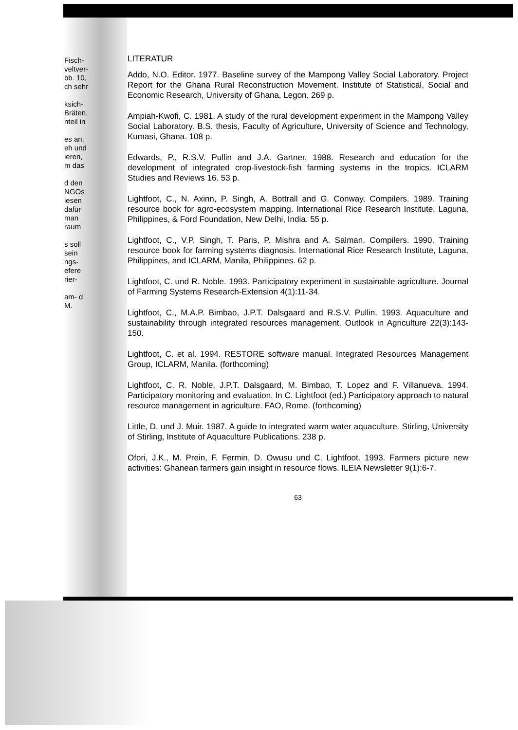Fisch- veltver- bb. 10, ch sehr
ksich- Bräten, nteil in
es an: eh und ieren, m das
d den NGOs iesen dafür man raum
s soll sein ngs- efere rier-
am- d M.
LITERATUR
Addo, N.O. Editor. 1977. Baseline survey of the Mampong Valley Social Laboratory. Project Report for the Ghana Rural Reconstruction Movement. Institute of Statistical, Social and Economic Research, University of Ghana, Legon. 269 p.
Ampiah-Kwofi, C. 1981. A study of the rural development experiment in the Mampong Valley Social Laboratory. B.S. thesis, Faculty of Agriculture, University of Science and Technology, Kumasi, Ghana. 108 p.
Edwards, P., R.S.V. Pullin and J.A. Gartner. 1988. Research and education for the development of integrated crop-livestock-fish farming systems in the tropics. ICLARM Studies and Reviews 16. 53 p.
Lightfoot, C., N. Axinn, P. Singh, A. Bottrall and G. Conway, Compilers. 1989. Training resource book for agro-ecosystem mapping. International Rice Research Institute, Laguna, Philippines, & Ford Foundation, New Delhi, India. 55 p.
Lightfoot, C., V.P. Singh, T. Paris, P. Mishra and A. Salman. Compilers. 1990. Training resource book for farming systems diagnosis. International Rice Research Institute, Laguna, Philippines, and ICLARM, Manila, Philippines. 62 p.
Lightfoot, C. und R. Noble. 1993. Participatory experiment in sustainable agriculture. Journal of Farming Systems Research-Extension 4(1):11-34.
Lightfoot, C., M.A.P. Bimbao, J.P.T. Dalsgaard and R.S.V. Pullin. 1993. Aquaculture and sustainability through integrated resources management. Outlook in Agriculture 22(3):143-150.
Lightfoot, C. et al. 1994. RESTORE software manual. Integrated Resources Management Group, ICLARM, Manila. (forthcoming)
Lightfoot, C. R. Noble, J.P.T. Dalsgaard, M. Bimbao, T. Lopez and F. Villanueva. 1994. Participatory monitoring and evaluation. In C. Lightfoot (ed.) Participatory approach to natural resource management in agriculture. FAO, Rome. (forthcoming)
Little, D. und J. Muir. 1987. A guide to integrated warm water aquaculture. Stirling, University of Stirling, Institute of Aquaculture Publications. 238 p.
Ofori, J.K., M. Prein, F. Fermin, D. Owusu und C. Lightfoot. 1993. Farmers picture new activities: Ghanean farmers gain insight in resource flows. ILEIA Newsletter 9(1):6-7.
63